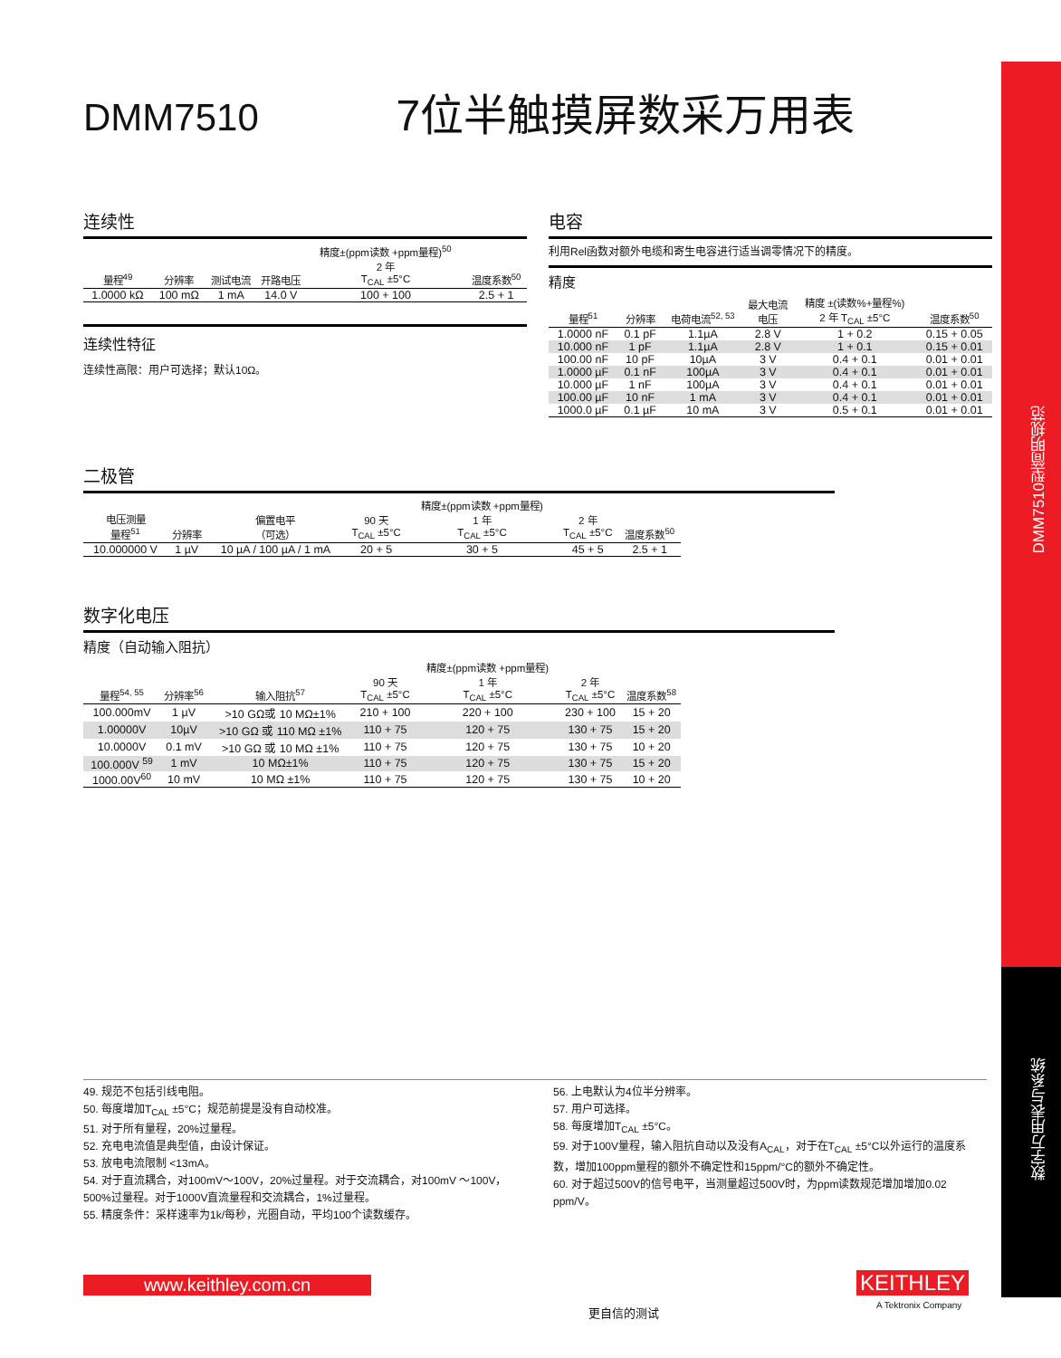DMM7510型简明规范
数字万用表与系统
DMM7510 7位半触摸屏数采万用表
连续性
| 量程<sup>49</sup> | 分辨率 | 测试电流 | 开路电压 | 精度±(ppm读数 +ppm量程)<sup>50</sup> 2 年 T<sub>CAL</sub> ±5°C | 温度系数<sup>50</sup> |
| --- | --- | --- | --- | --- | --- |
| 1.0000 kΩ | 100 mΩ | 1 mA | 14.0 V | 100 + 100 | 2.5 + 1 |
连续性特征
连续性高限：用户可选择；默认10Ω。
电容
利用Rel函数对额外电缆和寄生电容进行适当调零情况下的精度。
精度
| 量程<sup>51</sup> | 分辨率 | 电荷电流<sup>52, 53</sup> | 最大电流 电压 | 精度 ±(读数%+量程%) 2 年 T<sub>CAL</sub> ±5°C | 温度系数<sup>50</sup> |
| --- | --- | --- | --- | --- | --- |
| 1.0000 nF | 0.1 pF | 1.1µA | 2.8 V | 1 + 0.2 | 0.15 + 0.05 |
| 10.000 nF | 1 pF | 1.1µA | 2.8 V | 1 + 0.1 | 0.15 + 0.01 |
| 100.00 nF | 10 pF | 10µA | 3 V | 0.4 + 0.1 | 0.01 + 0.01 |
| 1.0000 µF | 0.1 nF | 100µA | 3 V | 0.4 + 0.1 | 0.01 + 0.01 |
| 10.000 µF | 1 nF | 100µA | 3 V | 0.4 + 0.1 | 0.01 + 0.01 |
| 100.00 µF | 10 nF | 1 mA | 3 V | 0.4 + 0.1 | 0.01 + 0.01 |
| 1000.0 µF | 0.1 µF | 10 mA | 3 V | 0.5 + 0.1 | 0.01 + 0.01 |
二极管
| 电压测量 量程<sup>51</sup> | 分辨率 | 偏置电平 （可选） | 90 天 T<sub>CAL</sub> ±5°C | 精度±(ppm读数 +ppm量程) 1 年 T<sub>CAL</sub> ±5°C | 2 年 T<sub>CAL</sub> ±5°C | 温度系数<sup>50</sup> |
| --- | --- | --- | --- | --- | --- | --- |
| 10.000000 V | 1 µV | 10 µA / 100 µA / 1 mA | 20 + 5 | 30 + 5 | 45 + 5 | 2.5 + 1 |
数字化电压
精度（自动输入阻抗）
| 量程<sup>54, 55</sup> | 分辨率<sup>56</sup> | 输入阻抗<sup>57</sup> | 90 天 T<sub>CAL</sub> ±5°C | 精度±(ppm读数 +ppm量程) 1 年 T<sub>CAL</sub> ±5°C | 2 年 T<sub>CAL</sub> ±5°C | 温度系数<sup>58</sup> |
| --- | --- | --- | --- | --- | --- | --- |
| 100.000mV | 1 µV | >10 GΩ或 10 MΩ±1% | 210 + 100 | 220 + 100 | 230 + 100 | 15 + 20 |
| 1.00000V | 10µV | >10 GΩ 或 110 MΩ ±1% | 110 + 75 | 120 + 75 | 130 + 75 | 15 + 20 |
| 10.0000V | 0.1 mV | >10 GΩ 或 10 MΩ ±1% | 110 + 75 | 120 + 75 | 130 + 75 | 10 + 20 |
| 100.000V <sup>59</sup> | 1 mV | 10 MΩ±1% | 110 + 75 | 120 + 75 | 130 + 75 | 15 + 20 |
| 1000.00V<sup>60</sup> | 10 mV | 10 MΩ ±1% | 110 + 75 | 120 + 75 | 130 + 75 | 10 + 20 |
49. 规范不包括引线电阻。
50. 每度增加T<sub>CAL</sub> ±5°C；规范前提是没有自动校准。
51. 对于所有量程，20%过量程。
52. 充电电流值是典型值，由设计保证。
53. 放电电流限制 <13mA。
54. 对于直流耦合，对100mV～100V，20%过量程。对于交流耦合，对100mV ～100V，500%过量程。对于1000V直流量程和交流耦合，1%过量程。
55. 精度条件：采样速率为1k/每秒，光圈自动，平均100个读数缓存。
56. 上电默认为4位半分辨率。
57. 用户可选择。
58. 每度增加T<sub>CAL</sub> ±5°C。
59. 对于100V量程，输入阻抗自动以及没有A<sub>CAL</sub>，对于在T<sub>CAL</sub> ±5°C以外运行的温度系数，增加100ppm量程的额外不确定性和15ppm/°C的额外不确定性。
60. 对于超过500V的信号电平，当测量超过500V时，为ppm读数规范增加增加0.02 ppm/V。
www.keithley.com.cn
更自信的测试
KEITHLEY
A Tektronix Company